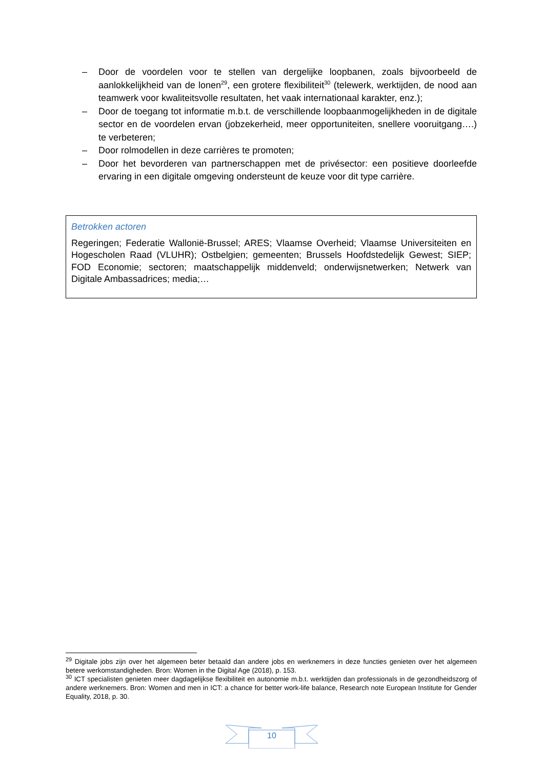– Door de voordelen voor te stellen van dergelijke loopbanen, zoals bijvoorbeeld de aanlokkelijkheid van de lonen<sup>29</sup>, een grotere flexibiliteit<sup>30</sup> (telewerk, werktijden, de nood aan teamwerk voor kwaliteitsvolle resultaten, het vaak internationaal karakter, enz.);
– Door de toegang tot informatie m.b.t. de verschillende loopbaanmogelijkheden in de digitale sector en de voordelen ervan (jobzekerheid, meer opportuniteiten, snellere vooruitgang….) te verbeteren;
– Door rolmodellen in deze carrières te promoten;
– Door het bevorderen van partnerschappen met de privésector: een positieve doorleefde ervaring in een digitale omgeving ondersteunt de keuze voor dit type carrière.
Betrokken actoren
Regeringen; Federatie Wallonië-Brussel; ARES; Vlaamse Overheid; Vlaamse Universiteiten en Hogescholen Raad (VLUHR); Ostbelgien; gemeenten; Brussels Hoofdstedelijk Gewest; SIEP; FOD Economie; sectoren; maatschappelijk middenveld; onderwijsnetwerken; Netwerk van Digitale Ambassadrices; media;…
<sup>29</sup> Digitale jobs zijn over het algemeen beter betaald dan andere jobs en werknemers in deze functies genieten over het algemeen betere werkomstandigheden. Bron: Women in the Digital Age (2018), p. 153.
<sup>30</sup> ICT specialisten genieten meer dagdagelijkse flexibiliteit en autonomie m.b.t. werktijden dan professionals in de gezondheidszorg of andere werknemers. Bron: Women and men in ICT: a chance for better work-life balance, Research note European Institute for Gender Equality, 2018, p. 30.
10